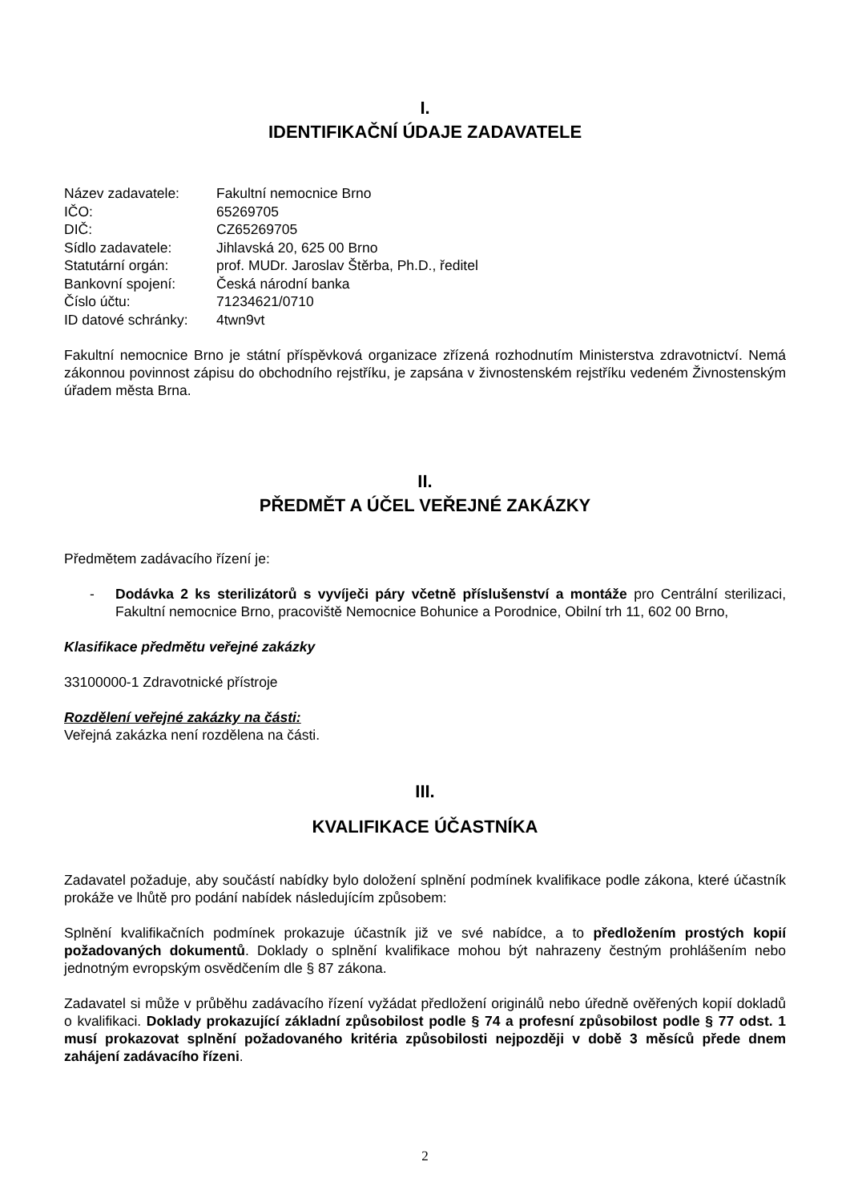I.
IDENTIFIKAČNÍ ÚDAJE ZADAVATELE
| Název zadavatele: | Fakultní nemocnice Brno |
| IČO: | 65269705 |
| DIČ: | CZ65269705 |
| Sídlo zadavatele: | Jihlavská 20, 625 00 Brno |
| Statutární orgán: | prof. MUDr. Jaroslav Štěrba, Ph.D., ředitel |
| Bankovní spojení: | Česká národní banka |
| Číslo účtu: | 71234621/0710 |
| ID datové schránky: | 4twn9vt |
Fakultní nemocnice Brno je státní příspěvková organizace zřízená rozhodnutím Ministerstva zdravotnictví. Nemá zákonnou povinnost zápisu do obchodního rejstříku, je zapsána v živnostenském rejstříku vedeném Živnostenským úřadem města Brna.
II.
PŘEDMĚT A ÚČEL VEŘEJNÉ ZAKÁZKY
Předmětem zadávacího řízení je:
- Dodávka 2 ks sterilizátorů s vyvíječi páry včetně příslušenství a montáže pro Centrální sterilizaci, Fakultní nemocnice Brno, pracoviště Nemocnice Bohunice a Porodnice, Obilní trh 11, 602 00 Brno,
Klasifikace předmětu veřejné zakázky
33100000-1 Zdravotnické přístroje
Rozdělení veřejné zakázky na části:
Veřejná zakázka není rozdělena na části.
III.
KVALIFIKACE ÚČASTNÍKA
Zadavatel požaduje, aby součástí nabídky bylo doložení splnění podmínek kvalifikace podle zákona, které účastník prokáže ve lhůtě pro podání nabídek následujícím způsobem:
Splnění kvalifikačních podmínek prokazuje účastník již ve své nabídce, a to předložením prostých kopií požadovaných dokumentů. Doklady o splnění kvalifikace mohou být nahrazeny čestným prohlášením nebo jednotným evropským osvědčením dle § 87 zákona.
Zadavatel si může v průběhu zadávacího řízení vyžádat předložení originálů nebo úředně ověřených kopií dokladů o kvalifikaci. Doklady prokazující základní způsobilost podle § 74 a profesní způsobilost podle § 77 odst. 1 musí prokazovat splnění požadovaného kritéria způsobilosti nejpozději v době 3 měsíců přede dnem zahájení zadávacího řízeni.
2